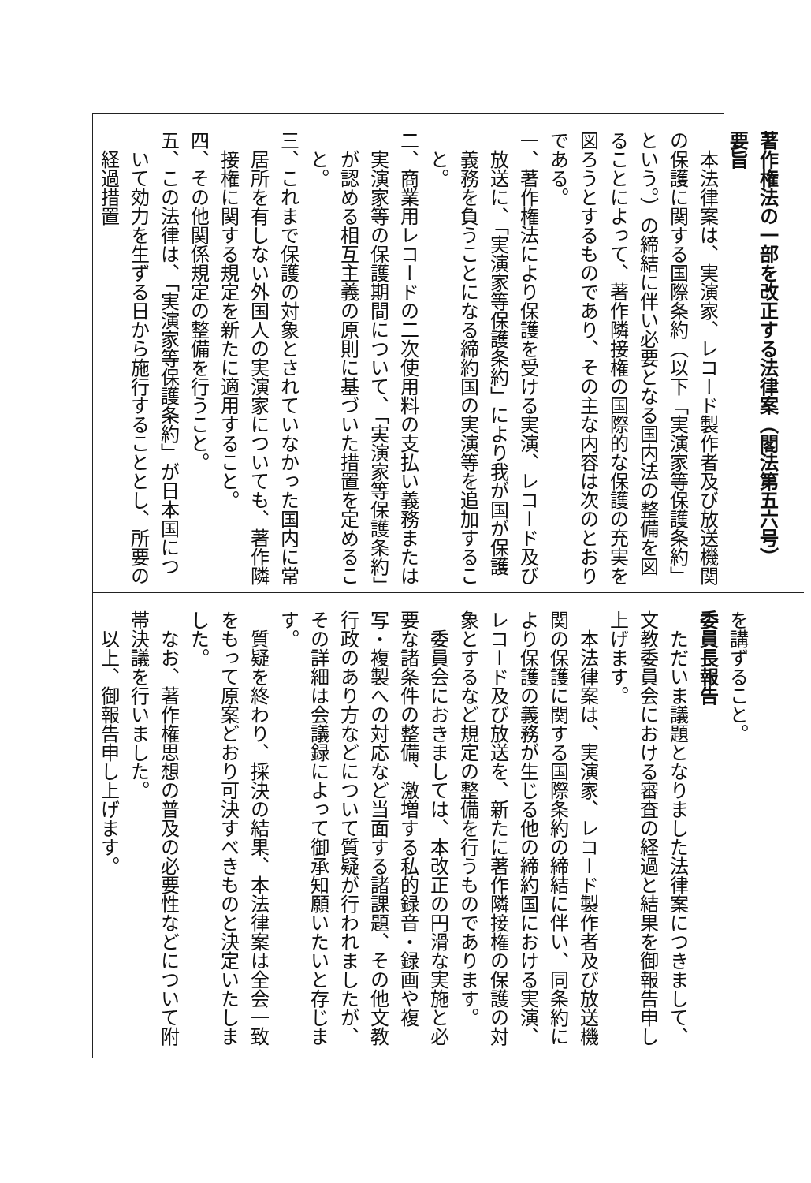著作権法の一部を改正する法律案（閣法第五六号）
要旨
本法律案は、実演家、レコード製作者及び放送機関の保護に関する国際条約（以下「実演家等保護条約」という。）の締結に伴い必要となる国内法の整備を図ることによって、著作隣接権の国際的な保護の充実を図ろうとするものであり、その主な内容は次のとおりである。
一、著作権法により保護を受ける実演、レコード及び放送に、「実演家等保護条約」により我が国が保護義務を負うことになる締約国の実演等を追加すること。
二、商業用レコードの二次使用料の支払い義務または実演家等の保護期間について、「実演家等保護条約」が認める相互主義の原則に基づいた措置を定めること。
三、これまで保護の対象とされていなかった国内に常居所を有しない外国人の実演家についても、著作隣接権に関する規定を新たに適用すること。
四、その他関係規定の整備を行うこと。
五、この法律は、「実演家等保護条約」が日本国について効力を生ずる日から施行することとし、所要の経過措置
を講ずること。
委員長報告
ただいま議題となりました法律案につきまして、文教委員会における審査の経過と結果を御報告申し上げます。
本法律案は、実演家、レコード製作者及び放送機関の保護に関する国際条約の締結に伴い、同条約により保護の義務が生じる他の締約国における実演、レコード及び放送を、新たに著作隣接権の保護の対象とするなど規定の整備を行うものであります。
委員会におきましては、本改正の円滑な実施と必要な諸条件の整備、激増する私的録音・録画や複写・複製への対応など当面する諸課題、その他文教行政のあり方などについて質疑が行われましたが、その詳細は会議録によって御承知願いたいと存じます。
質疑を終わり、採決の結果、本法律案は全会一致をもって原案どおり可決すべきものと決定いたしました。
なお、著作権思想の普及の必要性などについて附帯決議を行いました。
以上、御報告申し上げます。